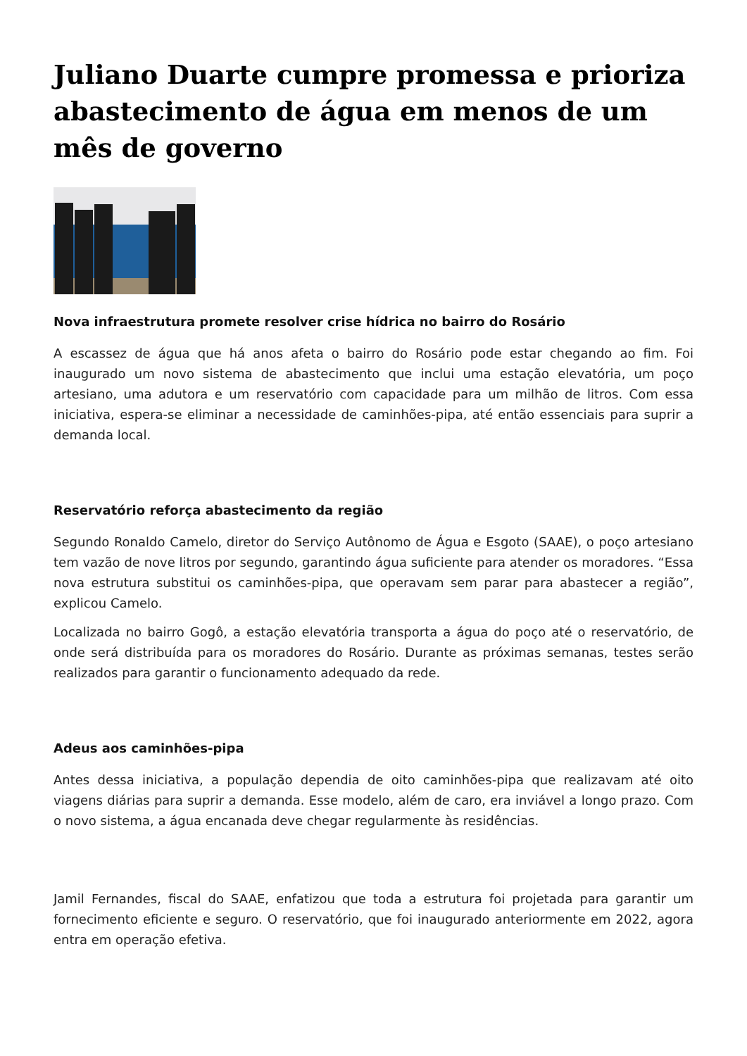Juliano Duarte cumpre promessa e prioriza abastecimento de água em menos de um mês de governo
Nova infraestrutura promete resolver crise hídrica no bairro do Rosário
A escassez de água que há anos afeta o bairro do Rosário pode estar chegando ao fim. Foi inaugurado um novo sistema de abastecimento que inclui uma estação elevatória, um poço artesiano, uma adutora e um reservatório com capacidade para um milhão de litros. Com essa iniciativa, espera-se eliminar a necessidade de caminhões-pipa, até então essenciais para suprir a demanda local.
Reservatório reforça abastecimento da região
Segundo Ronaldo Camelo, diretor do Serviço Autônomo de Água e Esgoto (SAAE), o poço artesiano tem vazão de nove litros por segundo, garantindo água suficiente para atender os moradores. “Essa nova estrutura substitui os caminhões-pipa, que operavam sem parar para abastecer a região”, explicou Camelo.
Localizada no bairro Gogô, a estação elevatória transporta a água do poço até o reservatório, de onde será distribuída para os moradores do Rosário. Durante as próximas semanas, testes serão realizados para garantir o funcionamento adequado da rede.
Adeus aos caminhões-pipa
Antes dessa iniciativa, a população dependia de oito caminhões-pipa que realizavam até oito viagens diárias para suprir a demanda. Esse modelo, além de caro, era inviável a longo prazo. Com o novo sistema, a água encanada deve chegar regularmente às residências.
Jamil Fernandes, fiscal do SAAE, enfatizou que toda a estrutura foi projetada para garantir um fornecimento eficiente e seguro. O reservatório, que foi inaugurado anteriormente em 2022, agora entra em operação efetiva.